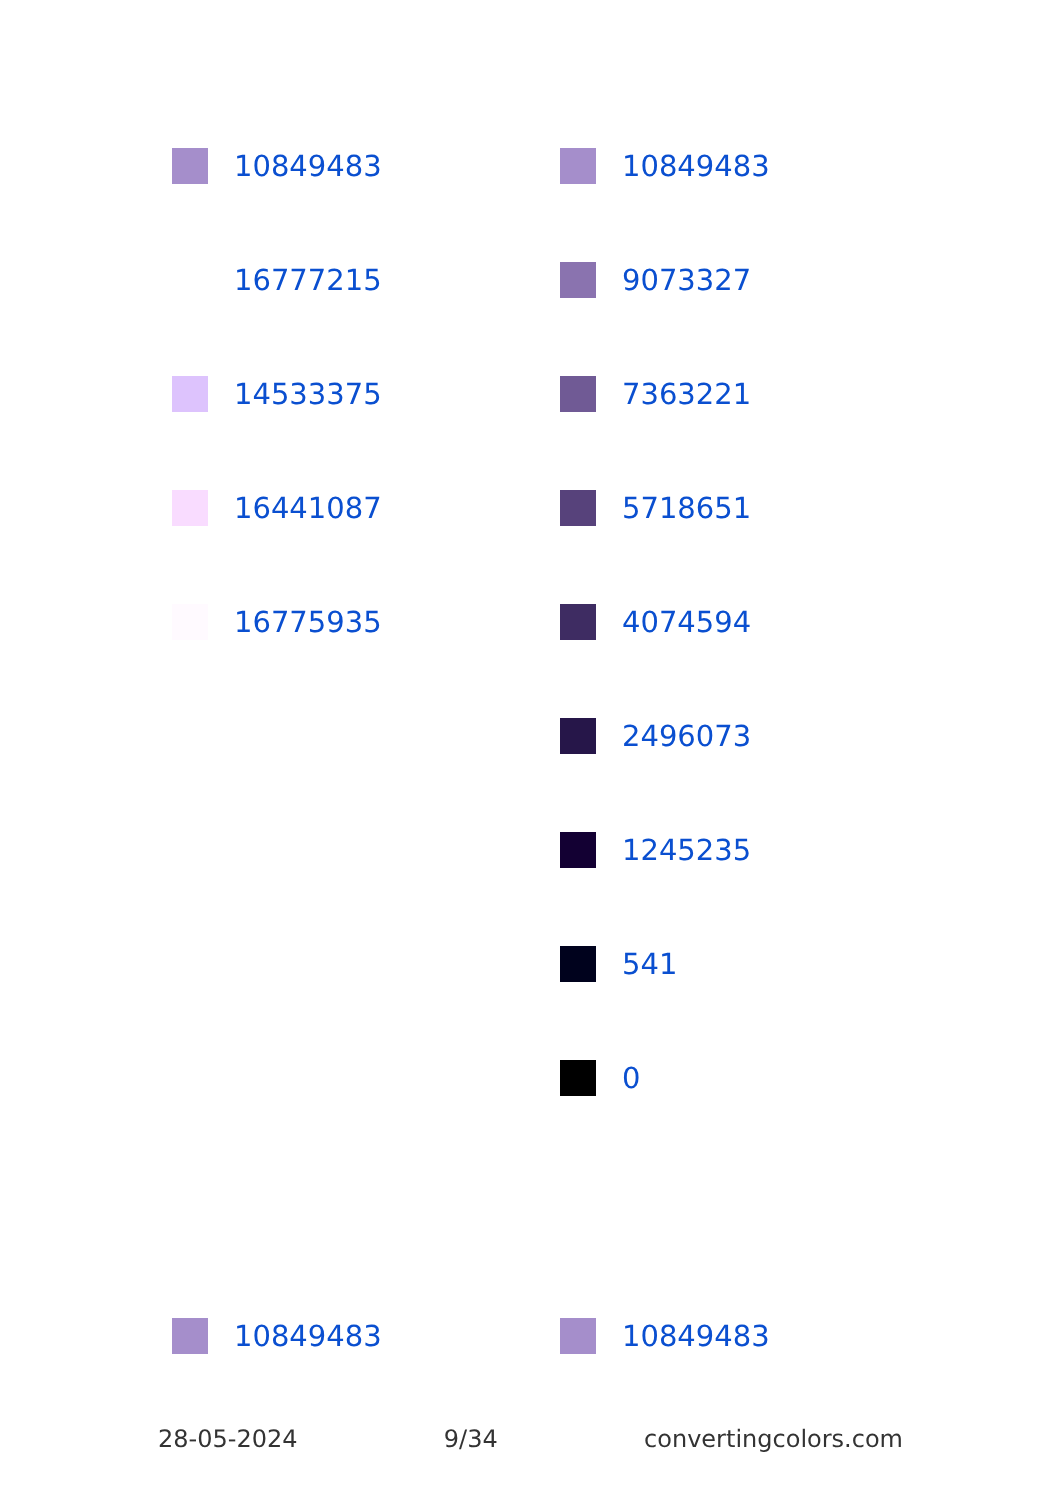10849483
16777215
14533375
16441087
16775935
10849483
9073327
7363221
5718651
4074594
2496073
1245235
541
0
10849483 10849483
28-05-2024 9/34 convertingcolors.com